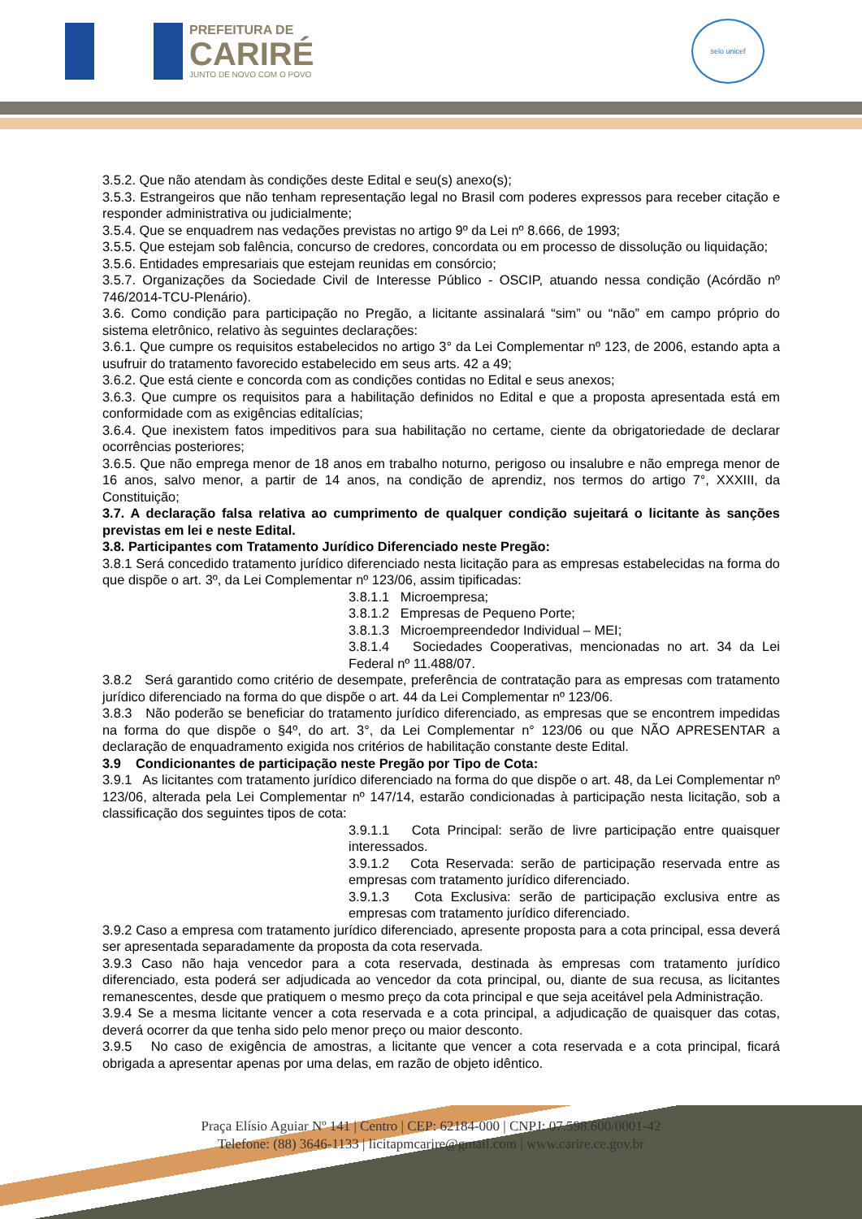PREFEITURA DE
CARIRÉ
JUNTO DE NOVO COM O POVO
selo unicef
3.5.2. Que não atendam às condições deste Edital e seu(s) anexo(s);
3.5.3. Estrangeiros que não tenham representação legal no Brasil com poderes expressos para receber citação e responder administrativa ou judicialmente;
3.5.4. Que se enquadrem nas vedações previstas no artigo 9º da Lei nº 8.666, de 1993;
3.5.5. Que estejam sob falência, concurso de credores, concordata ou em processo de dissolução ou liquidação;
3.5.6. Entidades empresariais que estejam reunidas em consórcio;
3.5.7. Organizações da Sociedade Civil de Interesse Público - OSCIP, atuando nessa condição (Acórdão nº 746/2014-TCU-Plenário).
3.6. Como condição para participação no Pregão, a licitante assinalará “sim” ou “não” em campo próprio do sistema eletrônico, relativo às seguintes declarações:
3.6.1. Que cumpre os requisitos estabelecidos no artigo 3° da Lei Complementar nº 123, de 2006, estando apta a usufruir do tratamento favorecido estabelecido em seus arts. 42 a 49;
3.6.2. Que está ciente e concorda com as condições contidas no Edital e seus anexos;
3.6.3. Que cumpre os requisitos para a habilitação definidos no Edital e que a proposta apresentada está em conformidade com as exigências editalícias;
3.6.4. Que inexistem fatos impeditivos para sua habilitação no certame, ciente da obrigatoriedade de declarar ocorrências posteriores;
3.6.5. Que não emprega menor de 18 anos em trabalho noturno, perigoso ou insalubre e não emprega menor de 16 anos, salvo menor, a partir de 14 anos, na condição de aprendiz, nos termos do artigo 7°, XXXIII, da Constituição;
3.7. A declaração falsa relativa ao cumprimento de qualquer condição sujeitará o licitante às sanções previstas em lei e neste Edital.
3.8. Participantes com Tratamento Jurídico Diferenciado neste Pregão:
3.8.1 Será concedido tratamento jurídico diferenciado nesta licitação para as empresas estabelecidas na forma do que dispõe o art. 3º, da Lei Complementar nº 123/06, assim tipificadas:
3.8.1.1 Microempresa;
3.8.1.2 Empresas de Pequeno Porte;
3.8.1.3 Microempreendedor Individual – MEI;
3.8.1.4 Sociedades Cooperativas, mencionadas no art. 34 da Lei Federal nº 11.488/07.
3.8.2 Será garantido como critério de desempate, preferência de contratação para as empresas com tratamento jurídico diferenciado na forma do que dispõe o art. 44 da Lei Complementar nº 123/06.
3.8.3 Não poderão se beneficiar do tratamento jurídico diferenciado, as empresas que se encontrem impedidas na forma do que dispõe o §4º, do art. 3°, da Lei Complementar n° 123/06 ou que NÃO APRESENTAR a declaração de enquadramento exigida nos critérios de habilitação constante deste Edital.
3.9 Condicionantes de participação neste Pregão por Tipo de Cota:
3.9.1 As licitantes com tratamento jurídico diferenciado na forma do que dispõe o art. 48, da Lei Complementar nº 123/06, alterada pela Lei Complementar nº 147/14, estarão condicionadas à participação nesta licitação, sob a classificação dos seguintes tipos de cota:
3.9.1.1 Cota Principal: serão de livre participação entre quaisquer interessados.
3.9.1.2 Cota Reservada: serão de participação reservada entre as empresas com tratamento jurídico diferenciado.
3.9.1.3 Cota Exclusiva: serão de participação exclusiva entre as empresas com tratamento jurídico diferenciado.
3.9.2 Caso a empresa com tratamento jurídico diferenciado, apresente proposta para a cota principal, essa deverá ser apresentada separadamente da proposta da cota reservada.
3.9.3 Caso não haja vencedor para a cota reservada, destinada às empresas com tratamento jurídico diferenciado, esta poderá ser adjudicada ao vencedor da cota principal, ou, diante de sua recusa, as licitantes remanescentes, desde que pratiquem o mesmo preço da cota principal e que seja aceitável pela Administração.
3.9.4 Se a mesma licitante vencer a cota reservada e a cota principal, a adjudicação de quaisquer das cotas, deverá ocorrer da que tenha sido pelo menor preço ou maior desconto.
3.9.5 No caso de exigência de amostras, a licitante que vencer a cota reservada e a cota principal, ficará obrigada a apresentar apenas por uma delas, em razão de objeto idêntico.
Praça Elísio Aguiar Nº 141 | Centro | CEP: 62184-000 | CNPJ: 07.598.600/0001-42
Telefone: (88) 3646-1133 | licitapmcarire@gmail.com | www.carire.ce.gov.br